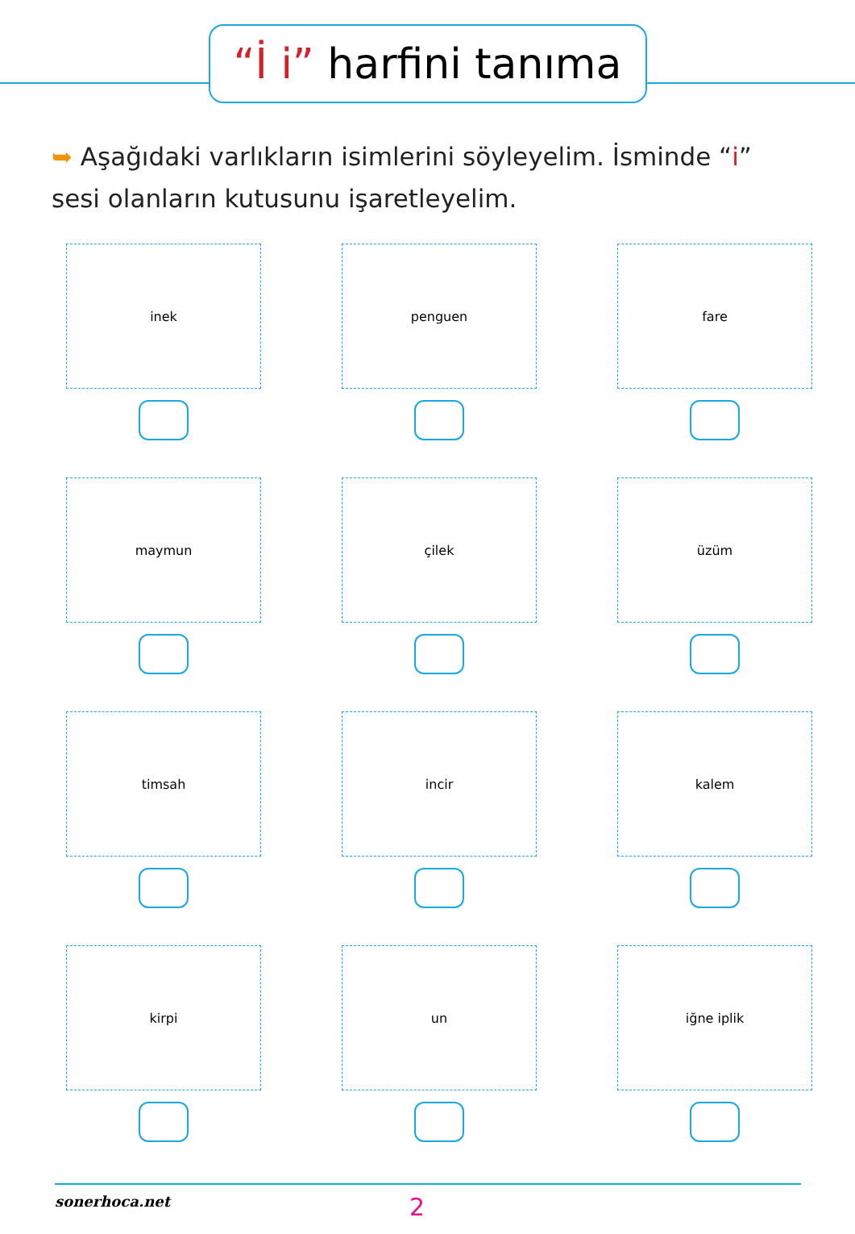“İ i” harfini tanıma
➥ Aşağıdaki varlıkların isimlerini söyleyelim. İsminde “i” sesi olanların kutusunu işaretleyelim.
inek
penguen
fare
maymun
çilek
üzüm
timsah
incir
kalem
kirpi
un
iğne iplik
sonerhoca.net
2